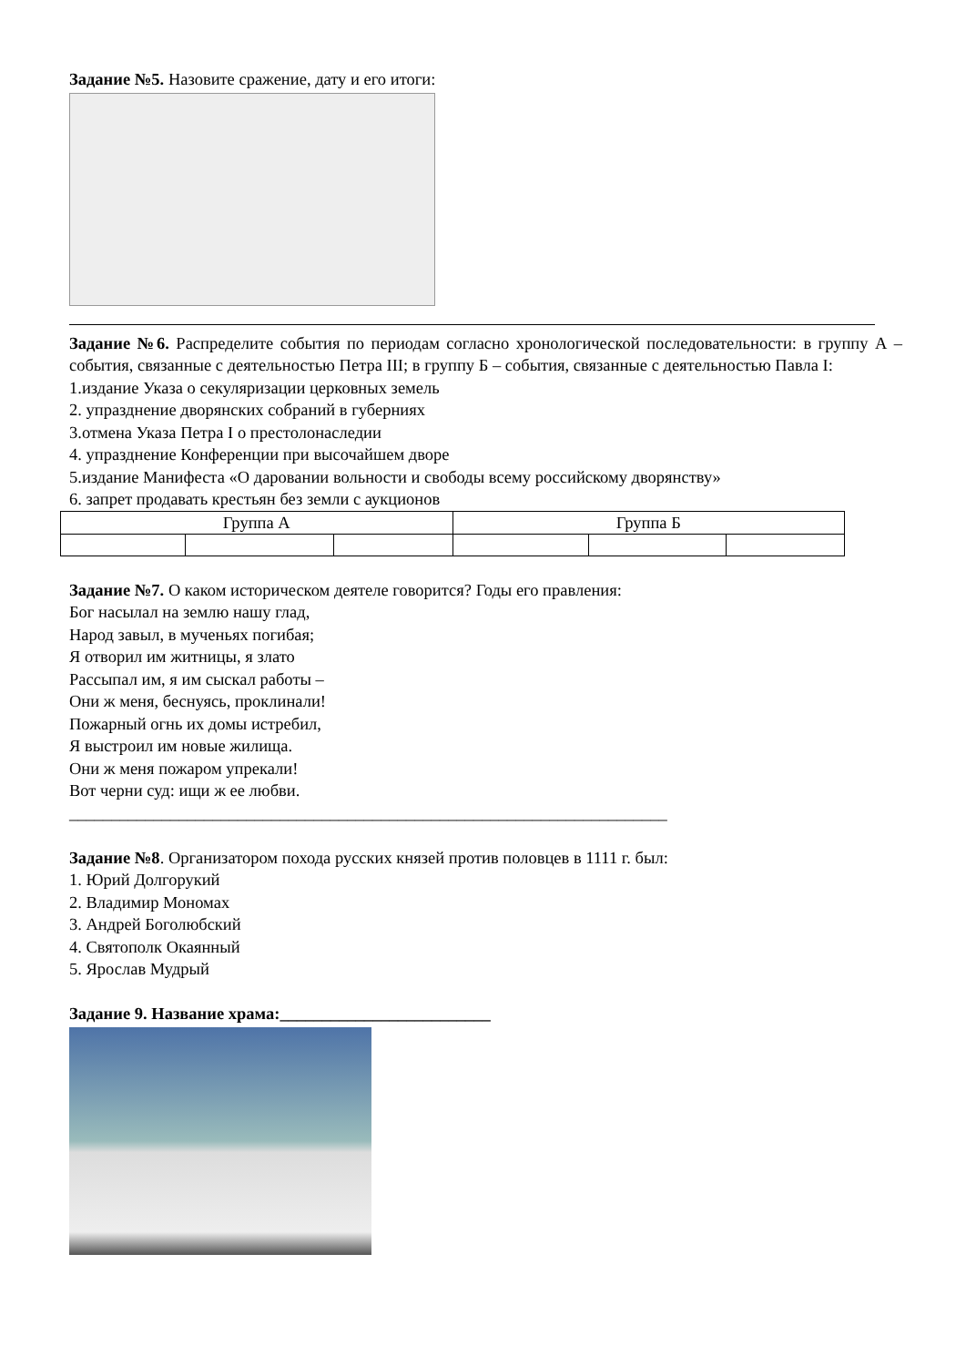Задание №5. Назовите сражение, дату и его итоги:
Задание №6. Распределите события по периодам согласно хронологической последовательности: в группу А – события, связанные с деятельностью Петра III; в группу Б – события, связанные с деятельностью Павла I:
1.издание Указа о секуляризации церковных земель
2. упразднение дворянских собраний в губерниях
3.отмена Указа Петра I о престолонаследии
4. упразднение Конференции при высочайшем дворе
5.издание Манифеста «О даровании вольности и свободы всему российскому дворянству»
6. запрет продавать крестьян без земли с аукционов
| Группа А | | | Группа Б | | |
Задание №7. О каком историческом деятеле говорится? Годы его правления:
Бог насылал на землю нашу глад,
Народ завыл, в мученьях погибая;
Я отворил им житницы, я злато
Рассыпал им, я им сыскал работы –
Они ж меня, беснуясь, проклинали!
Пожарный огнь их домы истребил,
Я выстроил им новые жилища.
Они ж меня пожаром упрекали!
Вот черни суд: ищи ж ее любви.
_______________________________________________________________________
Задание №8. Организатором похода русских князей против половцев в 1111 г. был:
1. Юрий Долгорукий
2. Владимир Мономах
3. Андрей Боголюбский
4. Святополк Окаянный
5. Ярослав Мудрый
Задание 9. Название храма:_________________________